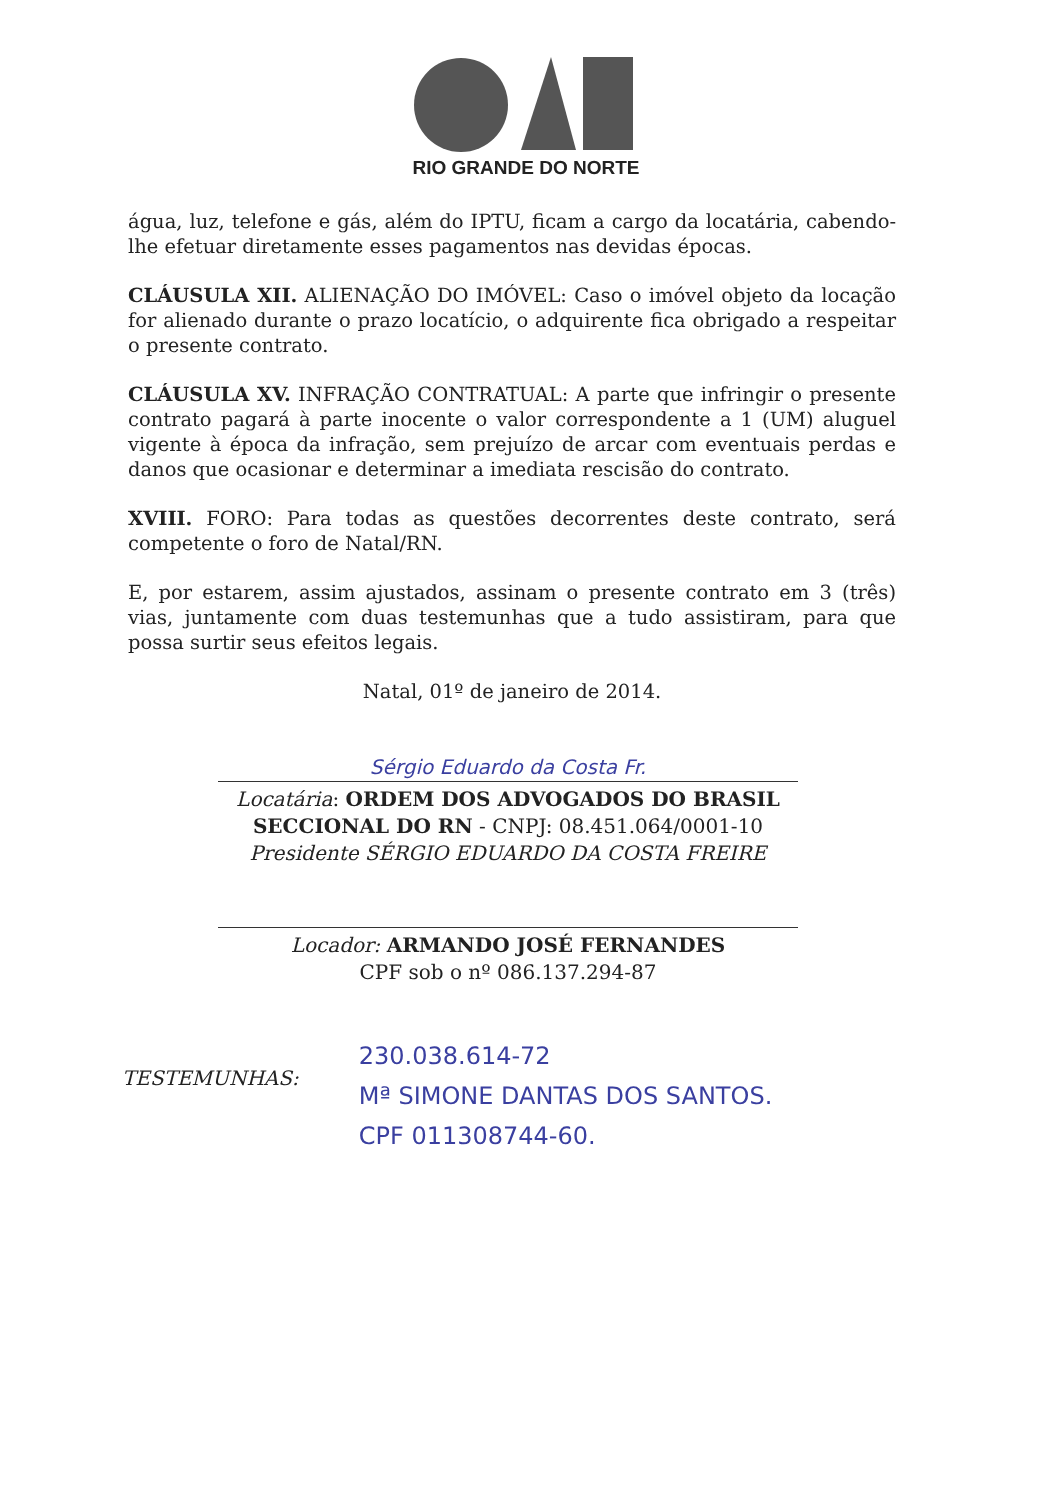RIO GRANDE DO NORTE
água, luz, telefone e gás, além do IPTU, ficam a cargo da locatária, cabendo-lhe efetuar diretamente esses pagamentos nas devidas épocas.
CLÁUSULA XII. ALIENAÇÃO DO IMÓVEL: Caso o imóvel objeto da locação for alienado durante o prazo locatício, o adquirente fica obrigado a respeitar o presente contrato.
CLÁUSULA XV. INFRAÇÃO CONTRATUAL: A parte que infringir o presente contrato pagará à parte inocente o valor correspondente a 1 (UM) aluguel vigente à época da infração, sem prejuízo de arcar com eventuais perdas e danos que ocasionar e determinar a imediata rescisão do contrato.
XVIII. FORO: Para todas as questões decorrentes deste contrato, será competente o foro de Natal/RN.
E, por estarem, assim ajustados, assinam o presente contrato em 3 (três) vias, juntamente com duas testemunhas que a tudo assistiram, para que possa surtir seus efeitos legais.
Natal, 01º de janeiro de 2014.
Sérgio Eduardo da Costa Fr.
Locatária: ORDEM DOS ADVOGADOS DO BRASIL SECCIONAL DO RN - CNPJ: 08.451.064/0001-10
Presidente SÉRGIO EDUARDO DA COSTA FREIRE
Locador: ARMANDO JOSÉ FERNANDES
CPF sob o nº 086.137.294-87
TESTEMUNHAS:
230.038.614-72
Mª SIMONE DANTAS DOS SANTOS.
CPF 011308744-60.